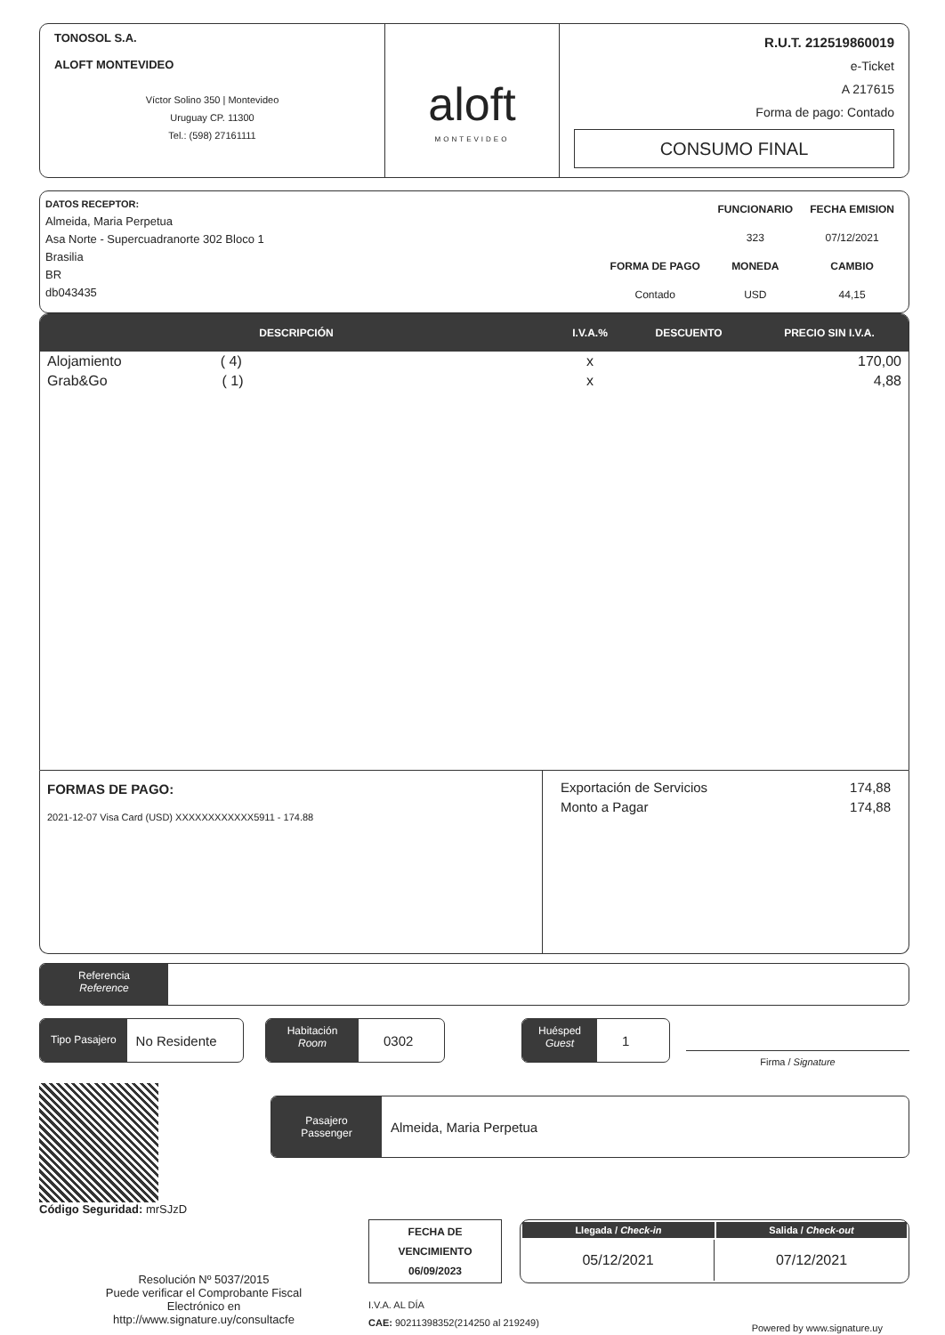TONOSOL S.A.
ALOFT MONTEVIDEO
Víctor Solino 350 | Montevideo
Uruguay CP. 11300
Tel.: (598) 27161111
aloft
MONTEVIDEO
R.U.T. 212519860019
e-Ticket
A 217615
Forma de pago: Contado
CONSUMO FINAL
DATOS RECEPTOR:
Almeida, Maria Perpetua
Asa Norte - Supercuadranorte 302 Bloco 1
Brasilia
BR
db043435
| | FUNCIONARIO | FECHA EMISION |
| | 323 | 07/12/2021 |
| FORMA DE PAGO | MONEDA | CAMBIO |
| Contado | USD | 44,15 |
| DESCRIPCIÓN | I.V.A.% | DESCUENTO | PRECIO SIN I.V.A. |
| --- | --- | --- | --- |
| Alojamiento ( 4) | x | | 170,00 |
| Grab&Go ( 1) | x | | 4,88 |
FORMAS DE PAGO:
2021-12-07 Visa Card (USD) XXXXXXXXXXXX5911 - 174.88
Exportación de Servicios 174,88
Monto a Pagar 174,88
Referencia
Reference
Tipo Pasajero
No Residente
Habitación
Room
0302
Huésped
Guest
1
Firma / Signature
Código Seguridad: mrSJzD
Pasajero
Passenger
Almeida, Maria Perpetua
Resolución Nº 5037/2015
Puede verificar el Comprobante Fiscal
Electrónico en
http://www.signature.uy/consultacfe
FECHA DE
VENCIMIENTO
06/09/2023
I.V.A. AL DÍA
CAE: 90211398352(214250 al 219249)
| Llegada / Check-in | Salida / Check-out |
| --- | --- |
| 05/12/2021 | 07/12/2021 |
Powered by www.signature.uy